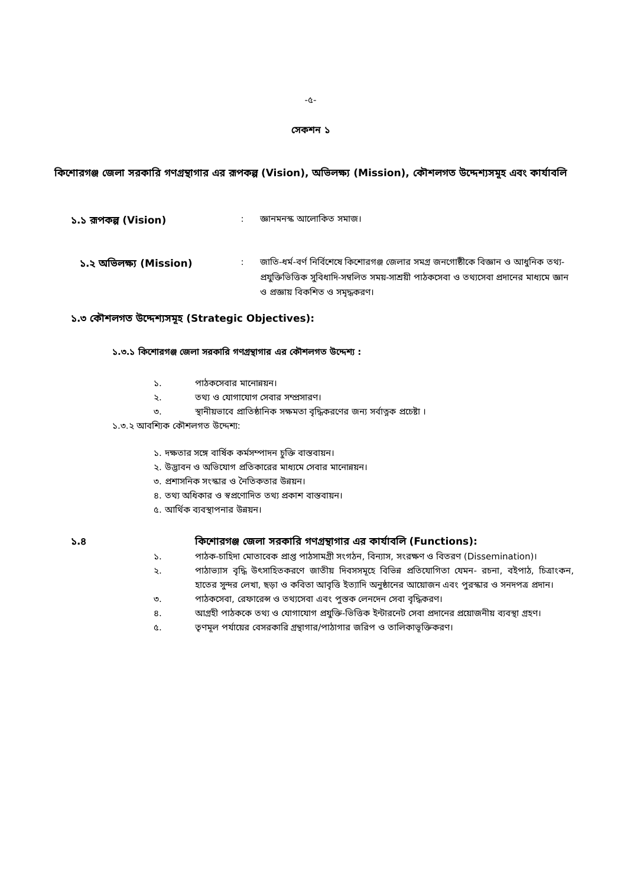-৫-
সেকশন ১
কিশোরগঞ্জ জেলা সরকারি গণগ্রন্থাগার এর রূপকল্প (Vision), অভিলক্ষ্য (Mission), কৌশলগত উদ্দেশ্যসমূহ এবং কার্যাবলি
১.১ রূপকল্প (Vision) : জ্ঞানমনস্ক আলোকিত সমাজ।
১.২ অভিলক্ষ্য (Mission) : জাতি-ধর্ম-বর্ণ নির্বিশেষে কিশোরগঞ্জ জেলার সমগ্র জনগোষ্ঠীকে বিজ্ঞান ও আধুনিক তথ্য-প্রযুক্তিভিত্তিক সুবিধাদি-সম্বলিত সময়-সাশ্রয়ী পাঠকসেবা ও তথ্যসেবা প্রদানের মাধ্যমে জ্ঞান ও প্রজ্ঞায় বিকশিত ও সমৃদ্ধকরণ।
১.৩ কৌশলগত উদ্দেশ্যসমূহ (Strategic Objectives):
১.৩.১ কিশোরগঞ্জ জেলা সরকারি গণগ্রন্থাগার এর কৌশলগত উদ্দেশ্য :
১. পাঠকসেবার মানোন্নয়ন।
২. তথ্য ও যোগাযোগ সেবার সম্প্রসারণ।
৩. স্থানীয়ভাবে প্রাতিষ্ঠানিক সক্ষমতা বৃদ্ধিকরণের জন্য সর্বাত্নক প্রচেষ্টা ।
১.৩.২ আবশ্যিক কৌশলগত উদ্দেশ্য:
১. দক্ষতার সঙ্গে বার্ষিক কর্মসম্পাদন চুক্তি বাস্তবায়ন।
২. উদ্ভাবন ও অভিযোগ প্রতিকারের মাধ্যমে সেবার মানোন্নয়ন।
৩. প্রশাসনিক সংস্কার ও নৈতিকতার উন্নয়ন।
৪. তথ্য অধিকার ও স্বপ্রণোদিত তথ্য প্রকাশ বাস্তবায়ন।
৫. আর্থিক ব্যবস্থাপনার উন্নয়ন।
১.৪ কিশোরগঞ্জ জেলা সরকারি গণগ্রন্থাগার এর কার্যাবলি (Functions):
১. পাঠক-চাহিদা মোতাবেক প্রাপ্ত পাঠসামগ্রী সংগঠন, বিন্যাস, সংরক্ষণ ও বিতরণ (Dissemination)।
২. পাঠাভ্যাস বৃদ্ধি উৎসাহিতকরণে জাতীয় দিবসসমূহে বিভিন্ন প্রতিযোগিতা যেমন- রচনা, বইপাঠ, চিত্রাংকন, হাতের সুন্দর লেখা, ছড়া ও কবিতা আবৃত্তি ইত্যাদি অনুষ্ঠানের আয়োজন এবং পুরস্কার ও সনদপত্র প্রদান।
৩. পাঠকসেবা, রেফারেন্স ও তথ্যসেবা এবং পুস্তক লেনদেন সেবা বৃদ্ধিকরণ।
৪. আগ্রহী পাঠককে তথ্য ও যোগাযোগ প্রযুক্তি-ভিত্তিক ইন্টারনেট সেবা প্রদানের প্রয়োজনীয় ব্যবস্থা গ্রহণ।
৫. তৃণমূল পর্যায়ের বেসরকারি গ্রন্থাগার/পাঠাগার জরিপ ও তালিকাভূক্তিকরণ।